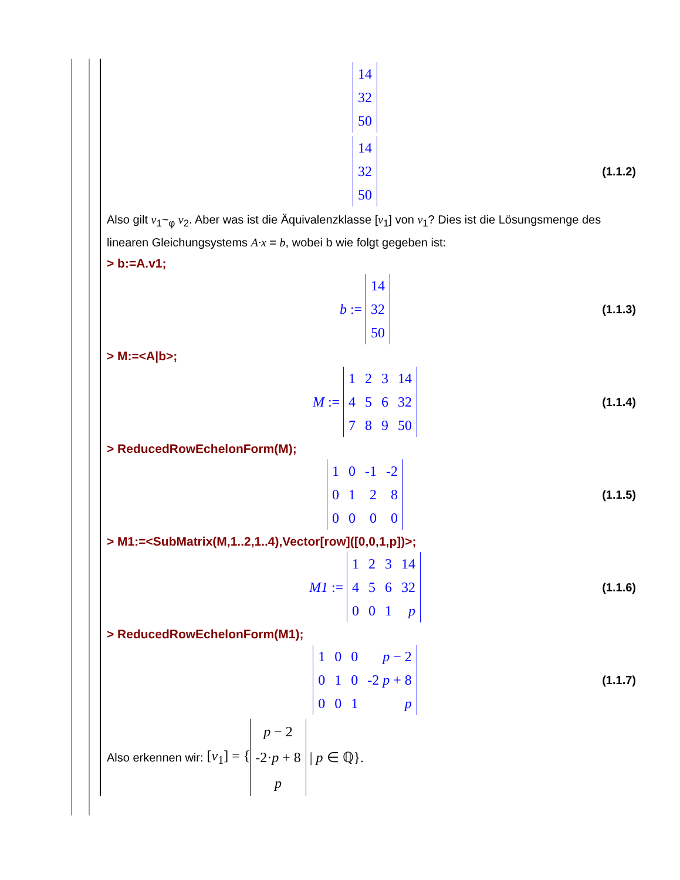| 14 |
| 32 |
| 50 |
| 14 |
| 32 |
| 50 |
(1.1.2)
Also gilt v<sub>1</sub>~<sub>φ</sub> v<sub>2</sub>. Aber was ist die Äquivalenzklasse [v<sub>1</sub>] von v<sub>1</sub>? Dies ist die Lösungsmenge des linearen Gleichungsystems A·x = b, wobei b wie folgt gegeben ist:
> b:=A.v1;
b :=
| 14 |
| 32 |
| 50 |
(1.1.3)
> M:=<A|b>;
M :=
| 1 | 2 | 3 | 14 |
| 4 | 5 | 6 | 32 |
| 7 | 8 | 9 | 50 |
(1.1.4)
> ReducedRowEchelonForm(M);
| 1 | 0 | -1 | -2 |
| 0 | 1 | 2 | 8 |
| 0 | 0 | 0 | 0 |
(1.1.5)
> M1:=<SubMatrix(M,1..2,1..4),Vector[row]([0,0,1,p])>;
M1 :=
| 1 | 2 | 3 | 14 |
| 4 | 5 | 6 | 32 |
| 0 | 0 | 1 | p |
(1.1.6)
> ReducedRowEchelonForm(M1);
| 1 | 0 | 0 | p − 2 |
| 0 | 1 | 0 | -2 p + 8 |
| 0 | 0 | 1 | p |
(1.1.7)
Also erkennen wir: [v<sub>1</sub>] = {
| p − 2 |
| -2· p + 8 |
| p |
| p ∈ ℚ}.